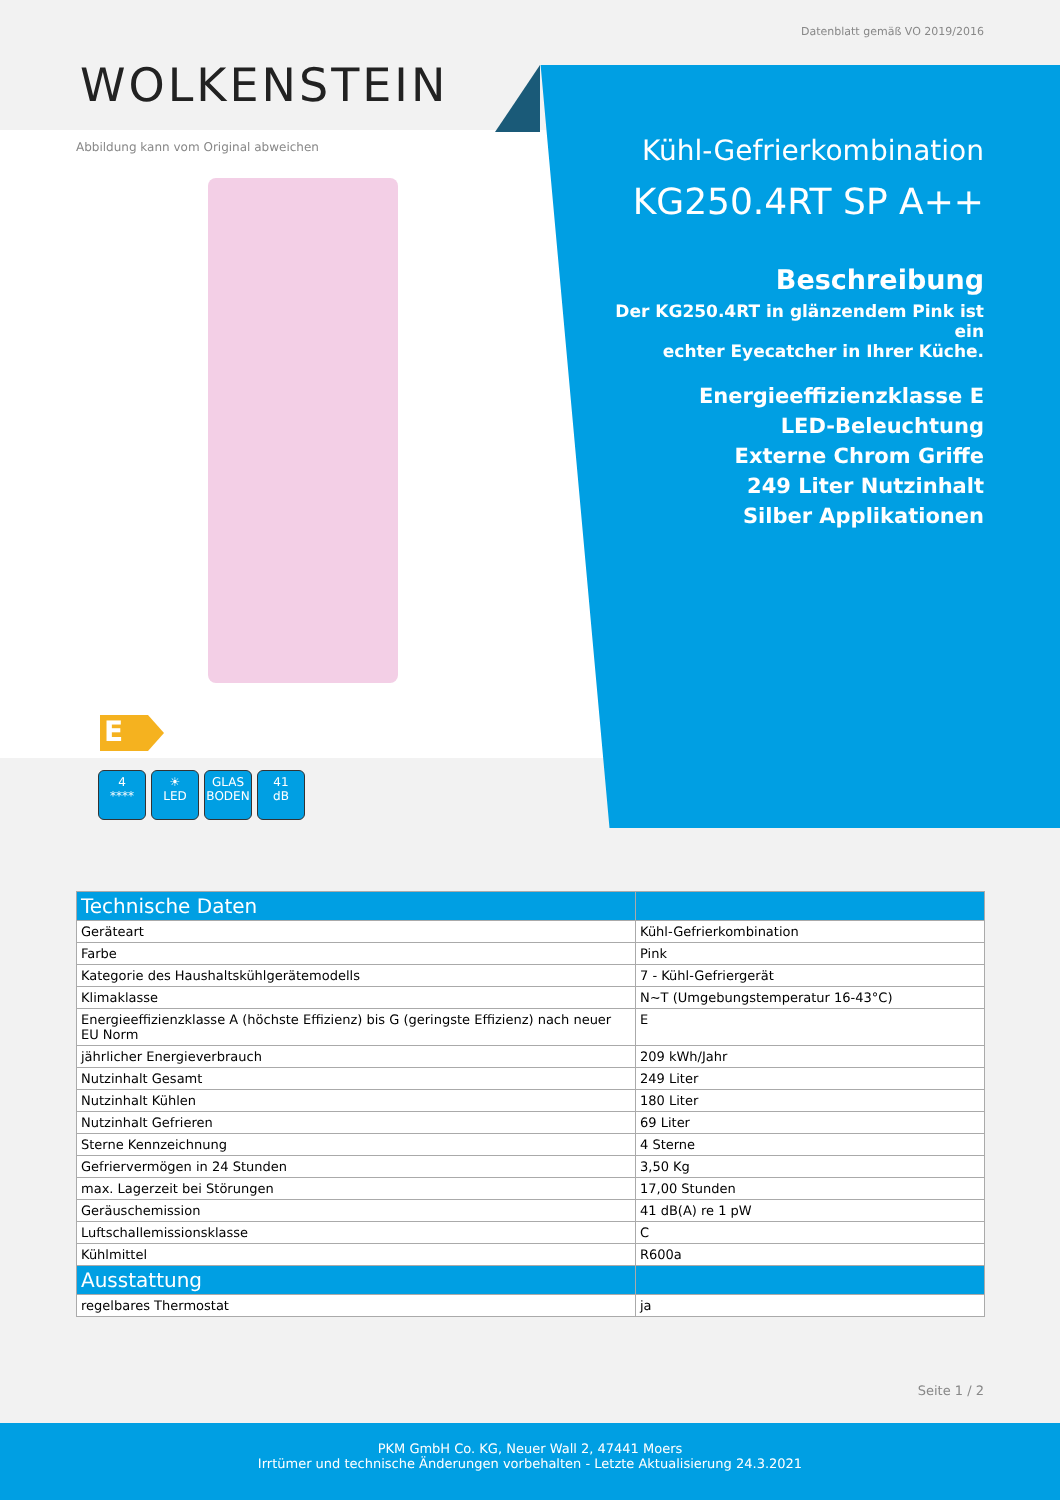Datenblatt gemäß VO 2019/2016
WOLKENSTEIN
Abbildung kann vom Original abweichen
Kühl-Gefrierkombination
KG250.4RT SP A++
Beschreibung
Der KG250.4RT in glänzendem Pink ist ein
echter Eyecatcher in Ihrer Küche.
Energieeffizienzklasse E
LED-Beleuchtung
Externe Chrom Griffe
249 Liter Nutzinhalt
Silber Applikationen
E
4
****
☀
LED
GLAS
BODEN
41
dB
| Technische Daten | |
| --- | --- |
| Geräteart | Kühl-Gefrierkombination |
| Farbe | Pink |
| Kategorie des Haushaltskühlgerätemodells | 7 - Kühl-Gefriergerät |
| Klimaklasse | N~T (Umgebungstemperatur 16-43°C) |
| Energieeffizienzklasse A (höchste Effizienz) bis G (geringste Effizienz) nach neuer EU Norm | E |
| jährlicher Energieverbrauch | 209 kWh/Jahr |
| Nutzinhalt Gesamt | 249 Liter |
| Nutzinhalt Kühlen | 180 Liter |
| Nutzinhalt Gefrieren | 69 Liter |
| Sterne Kennzeichnung | 4 Sterne |
| Gefriervermögen in 24 Stunden | 3,50 Kg |
| max. Lagerzeit bei Störungen | 17,00 Stunden |
| Geräuschemission | 41 dB(A) re 1 pW |
| Luftschallemissionsklasse | C |
| Kühlmittel | R600a |
| Ausstattung | |
| regelbares Thermostat | ja |
Seite 1 / 2
PKM GmbH Co. KG, Neuer Wall 2, 47441 Moers
Irrtümer und technische Änderungen vorbehalten - Letzte Aktualisierung 24.3.2021